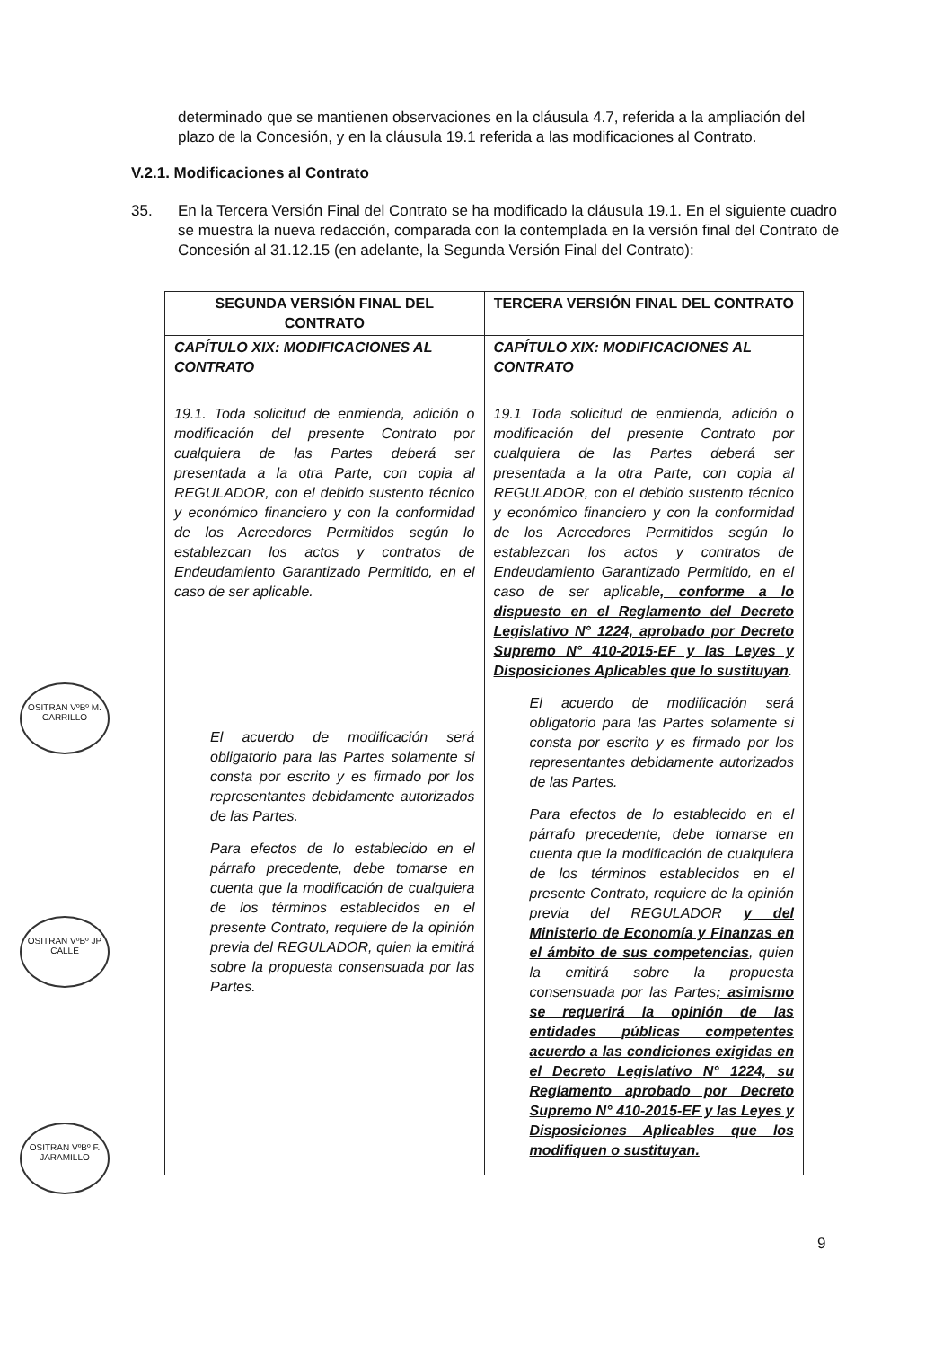determinado que se mantienen observaciones en la cláusula 4.7, referida a la ampliación del plazo de la Concesión, y en la cláusula 19.1 referida a las modificaciones al Contrato.
V.2.1. Modificaciones al Contrato
35. En la Tercera Versión Final del Contrato se ha modificado la cláusula 19.1. En el siguiente cuadro se muestra la nueva redacción, comparada con la contemplada en la versión final del Contrato de Concesión al 31.12.15 (en adelante, la Segunda Versión Final del Contrato):
| SEGUNDA VERSIÓN FINAL DEL CONTRATO | TERCERA VERSIÓN FINAL DEL CONTRATO |
| --- | --- |
| CAPÍTULO XIX: MODIFICACIONES AL CONTRATO 19.1. Toda solicitud de enmienda, adición o modificación del presente Contrato por cualquiera de las Partes deberá ser presentada a la otra Parte, con copia al REGULADOR, con el debido sustento técnico y económico financiero y con la conformidad de los Acreedores Permitidos según lo establezcan los actos y contratos de Endeudamiento Garantizado Permitido, en el caso de ser aplicable. El acuerdo de modificación será obligatorio para las Partes solamente si consta por escrito y es firmado por los representantes debidamente autorizados de las Partes. Para efectos de lo establecido en el párrafo precedente, debe tomarse en cuenta que la modificación de cualquiera de los términos establecidos en el presente Contrato, requiere de la opinión previa del REGULADOR, quien la emitirá sobre la propuesta consensuada por las Partes. | CAPÍTULO XIX: MODIFICACIONES AL CONTRATO 19.1 Toda solicitud de enmienda, adición o modificación del presente Contrato por cualquiera de las Partes deberá ser presentada a la otra Parte, con copia al REGULADOR, con el debido sustento técnico y económico financiero y con la conformidad de los Acreedores Permitidos según lo establezcan los actos y contratos de Endeudamiento Garantizado Permitido, en el caso de ser aplicable , conforme a lo dispuesto en el Reglamento del Decreto Legislativo N° 1224, aprobado por Decreto Supremo N° 410-2015-EF y las Leyes y Disposiciones Aplicables que lo sustituyan . El acuerdo de modificación será obligatorio para las Partes solamente si consta por escrito y es firmado por los representantes debidamente autorizados de las Partes. Para efectos de lo establecido en el párrafo precedente, debe tomarse en cuenta que la modificación de cualquiera de los términos establecidos en el presente Contrato, requiere de la opinión previa del REGULADOR y del Ministerio de Economía y Finanzas en el ámbito de sus competencias , quien la emitirá sobre la propuesta consensuada por las Partes ; asimismo se requerirá la opinión de las entidades públicas competentes acuerdo a las condiciones exigidas en el Decreto Legislativo N° 1224, su Reglamento aprobado por Decreto Supremo N° 410-2015-EF y las Leyes y Disposiciones Aplicables que los modifiquen o sustituyan. |
OSITRAN VºBº M. CARRILLO
OSITRAN VºBº JP CALLE
OSITRAN VºBº F. JARAMILLO
9